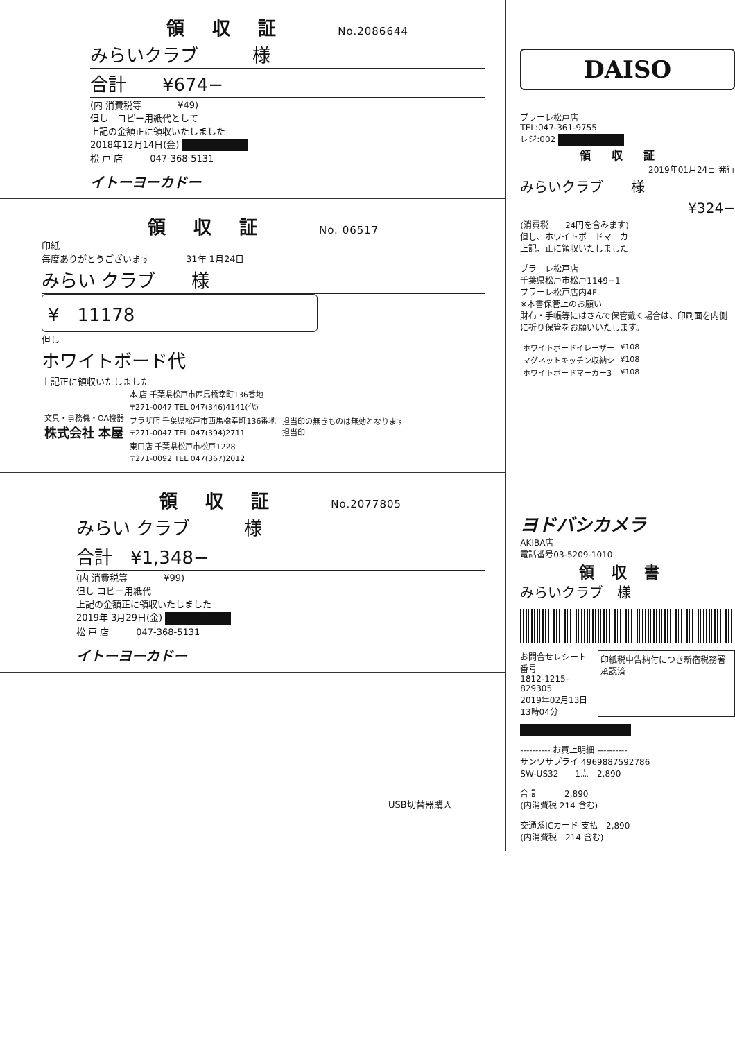領収証 No.2086644
みらいクラブ　　　様
合計　　¥674−
(内 消費税等　　　　¥49)
但し　コピー用紙代として
上記の金額正に領収いたしました
2018年12月14日(金)
松 戸 店　　　047-368-5131
イトーヨーカドー
領収証 No. 06517
印紙
毎度ありがとうございます　　　　31年 1月24日
みらい クラブ　　様
¥　11178
但し
ホワイトボード代
上記正に領収いたしました
| 文具・事務機・OA機器 株式会社 本屋 | 本 店 千葉県松戸市西馬橋幸町136番地 | 担当印の無きものは無効となります 担当印 |
| | 〒271-0047 TEL 047(346)4141(代) | |
| | プラザ店 千葉県松戸市西馬橋幸町136番地 | |
| | 〒271-0047 TEL 047(394)2711 | |
| | 東口店 千葉県松戸市松戸1228 | |
| | 〒271-0092 TEL 047(367)2012 | |
領収証 No.2077805
みらい クラブ　　　様
合計　¥1,348−
(内 消費税等　　　　¥99)
但し コピー用紙代
上記の金額正に領収いたしました
2019年 3月29日(金)
松 戸 店　　　047-368-5131
イトーヨーカドー
USB切替器購入
DAISO
プラーレ松戸店
TEL:047-361-9755
レジ:002
領収証
2019年01月24日 発行
みらいクラブ　　様
¥324−
(消費税　　24円を含みます)
但し、ホワイトボードマーカー
上記、正に領収いたしました
プラーレ松戸店
千葉県松戸市松戸1149−1
プラーレ松戸店内4F
※本書保管上のお願い
財布・手帳等にはさんで保管戴く場合は、印刷面を内側に折り保管をお願いいたします。
| ホワイトボードイレーザー | ¥108 |
| マグネットキッチン収納シ | ¥108 |
| ホワイトボードマーカー3 | ¥108 |
ヨドバシカメラ
AKIBA店
電話番号03-5209-1010
領収書
みらいクラブ　様
お問合せレシート番号
1812-1215-829305
2019年02月13日
13時04分
印紙税申告納付につき新宿税務署承認済
---------- お買上明細 ----------
サンワサプライ 4969887592786
SW-US32　　1点　2,890
合 計　　　2,890
(内消費税 214 含む)
交通系ICカード 支払　2,890
(内消費税　214 含む)